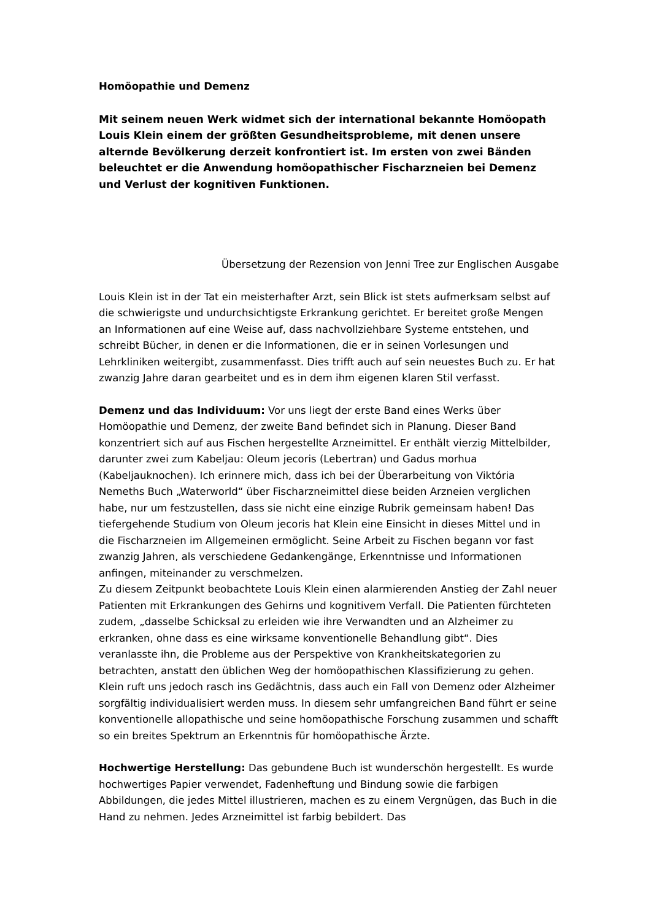Homöopathie und Demenz
Mit seinem neuen Werk widmet sich der international bekannte Homöopath Louis Klein einem der größten Gesundheitsprobleme, mit denen unsere alternde Bevölkerung derzeit konfrontiert ist. Im ersten von zwei Bänden beleuchtet er die Anwendung homöopathischer Fischarzneien bei Demenz und Verlust der kognitiven Funktionen.
Übersetzung der Rezension von Jenni Tree zur Englischen Ausgabe
Louis Klein ist in der Tat ein meisterhafter Arzt, sein Blick ist stets aufmerksam selbst auf die schwierigste und undurchsichtigste Erkrankung gerichtet. Er bereitet große Mengen an Informationen auf eine Weise auf, dass nachvollziehbare Systeme entstehen, und schreibt Bücher, in denen er die Informationen, die er in seinen Vorlesungen und Lehrkliniken weitergibt, zusammenfasst. Dies trifft auch auf sein neuestes Buch zu. Er hat zwanzig Jahre daran gearbeitet und es in dem ihm eigenen klaren Stil verfasst.
Demenz und das Individuum: Vor uns liegt der erste Band eines Werks über Homöopathie und Demenz, der zweite Band befindet sich in Planung. Dieser Band konzentriert sich auf aus Fischen hergestellte Arzneimittel. Er enthält vierzig Mittelbilder, darunter zwei zum Kabeljau: Oleum jecoris (Lebertran) und Gadus morhua (Kabeljauknochen). Ich erinnere mich, dass ich bei der Überarbeitung von Viktória Nemeths Buch „Waterworld“ über Fischarzneimittel diese beiden Arzneien verglichen habe, nur um festzustellen, dass sie nicht eine einzige Rubrik gemeinsam haben! Das tiefergehende Studium von Oleum jecoris hat Klein eine Einsicht in dieses Mittel und in die Fischarzneien im Allgemeinen ermöglicht. Seine Arbeit zu Fischen begann vor fast zwanzig Jahren, als verschiedene Gedankengänge, Erkenntnisse und Informationen anfingen, miteinander zu verschmelzen.
Zu diesem Zeitpunkt beobachtete Louis Klein einen alarmierenden Anstieg der Zahl neuer Patienten mit Erkrankungen des Gehirns und kognitivem Verfall. Die Patienten fürchteten zudem, „dasselbe Schicksal zu erleiden wie ihre Verwandten und an Alzheimer zu erkranken, ohne dass es eine wirksame konventionelle Behandlung gibt“. Dies veranlasste ihn, die Probleme aus der Perspektive von Krankheitskategorien zu betrachten, anstatt den üblichen Weg der homöopathischen Klassifizierung zu gehen. Klein ruft uns jedoch rasch ins Gedächtnis, dass auch ein Fall von Demenz oder Alzheimer sorgfältig individualisiert werden muss. In diesem sehr umfangreichen Band führt er seine konventionelle allopathische und seine homöopathische Forschung zusammen und schafft so ein breites Spektrum an Erkenntnis für homöopathische Ärzte.
Hochwertige Herstellung: Das gebundene Buch ist wunderschön hergestellt. Es wurde hochwertiges Papier verwendet, Fadenheftung und Bindung sowie die farbigen Abbildungen, die jedes Mittel illustrieren, machen es zu einem Vergnügen, das Buch in die Hand zu nehmen. Jedes Arzneimittel ist farbig bebildert. Das